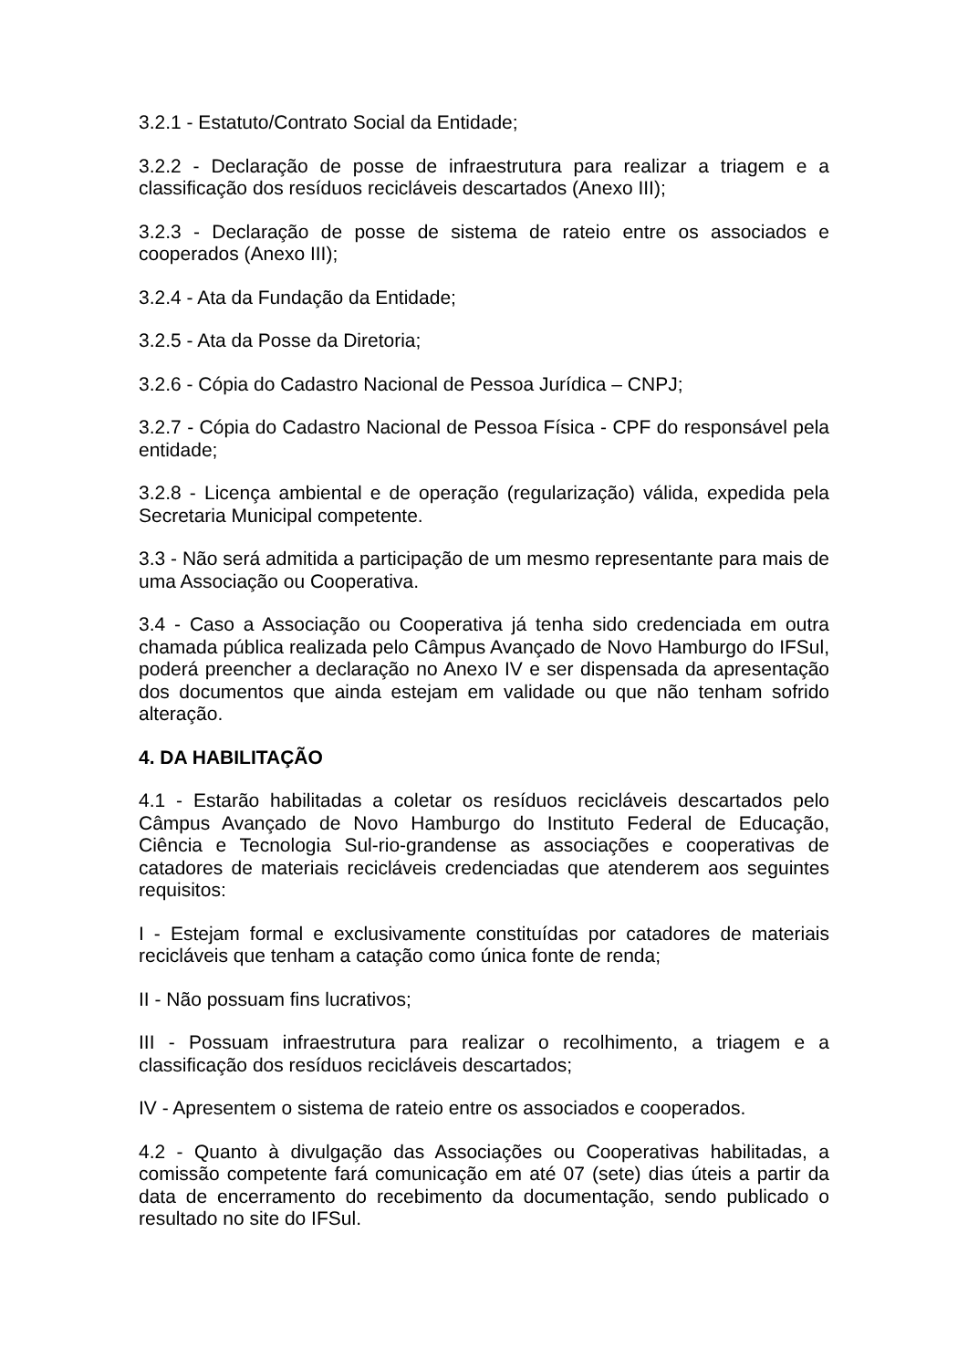3.2.1 - Estatuto/Contrato Social da Entidade;
3.2.2 - Declaração de posse de infraestrutura para realizar a triagem e a classificação dos resíduos recicláveis descartados (Anexo III);
3.2.3 - Declaração de posse de sistema de rateio entre os associados e cooperados (Anexo III);
3.2.4 - Ata da Fundação da Entidade;
3.2.5 - Ata da Posse da Diretoria;
3.2.6 - Cópia do Cadastro Nacional de Pessoa Jurídica – CNPJ;
3.2.7 - Cópia do Cadastro Nacional de Pessoa Física - CPF do responsável pela entidade;
3.2.8 - Licença ambiental e de operação (regularização) válida, expedida pela Secretaria Municipal competente.
3.3 - Não será admitida a participação de um mesmo representante para mais de uma Associação ou Cooperativa.
3.4 - Caso a Associação ou Cooperativa já tenha sido credenciada em outra chamada pública realizada pelo Câmpus Avançado de Novo Hamburgo do IFSul, poderá preencher a declaração no Anexo IV e ser dispensada da apresentação dos documentos que ainda estejam em validade ou que não tenham sofrido alteração.
4. DA HABILITAÇÃO
4.1 - Estarão habilitadas a coletar os resíduos recicláveis descartados pelo Câmpus Avançado de Novo Hamburgo do Instituto Federal de Educação, Ciência e Tecnologia Sul-rio-grandense as associações e cooperativas de catadores de materiais recicláveis credenciadas que atenderem aos seguintes requisitos:
I - Estejam formal e exclusivamente constituídas por catadores de materiais recicláveis que tenham a catação como única fonte de renda;
II - Não possuam fins lucrativos;
III - Possuam infraestrutura para realizar o recolhimento, a triagem e a classificação dos resíduos recicláveis descartados;
IV - Apresentem o sistema de rateio entre os associados e cooperados.
4.2 - Quanto à divulgação das Associações ou Cooperativas habilitadas, a comissão competente fará comunicação em até 07 (sete) dias úteis a partir da data de encerramento do recebimento da documentação, sendo publicado o resultado no site do IFSul.